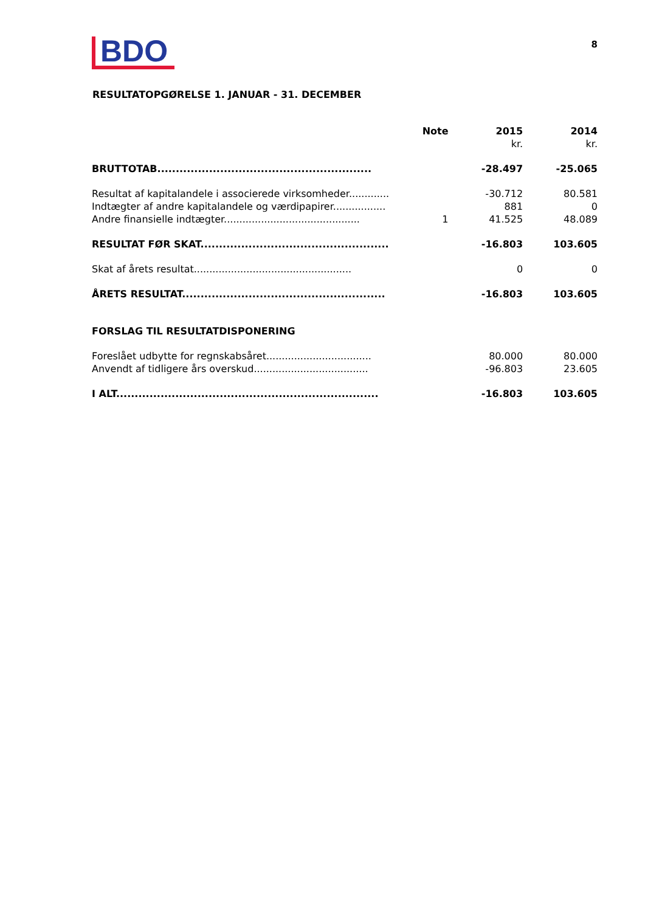BDO
8
RESULTATOPGØRELSE 1. JANUAR - 31. DECEMBER
| | Note | 2015 | 2014 |
| --- | --- | --- | --- |
| | | kr. | kr. |
| BRUTTOTAB.......................................................... | | -28.497 | -25.065 |
| Resultat af kapitalandele i associerede virksomheder............. | | -30.712 | 80.581 |
| Indtægter af andre kapitalandele og værdipapirer................. | | 881 | 0 |
| Andre finansielle indtægter............................................ | 1 | 41.525 | 48.089 |
| RESULTAT FØR SKAT................................................... | | -16.803 | 103.605 |
| Skat af årets resultat................................................... | | 0 | 0 |
| ÅRETS RESULTAT....................................................... | | -16.803 | 103.605 |
| FORSLAG TIL RESULTATDISPONERING | | | |
| Foreslået udbytte for regnskabsåret.................................. | | 80.000 | 80.000 |
| Anvendt af tidligere års overskud..................................... | | -96.803 | 23.605 |
| I ALT....................................................................... | | -16.803 | 103.605 |